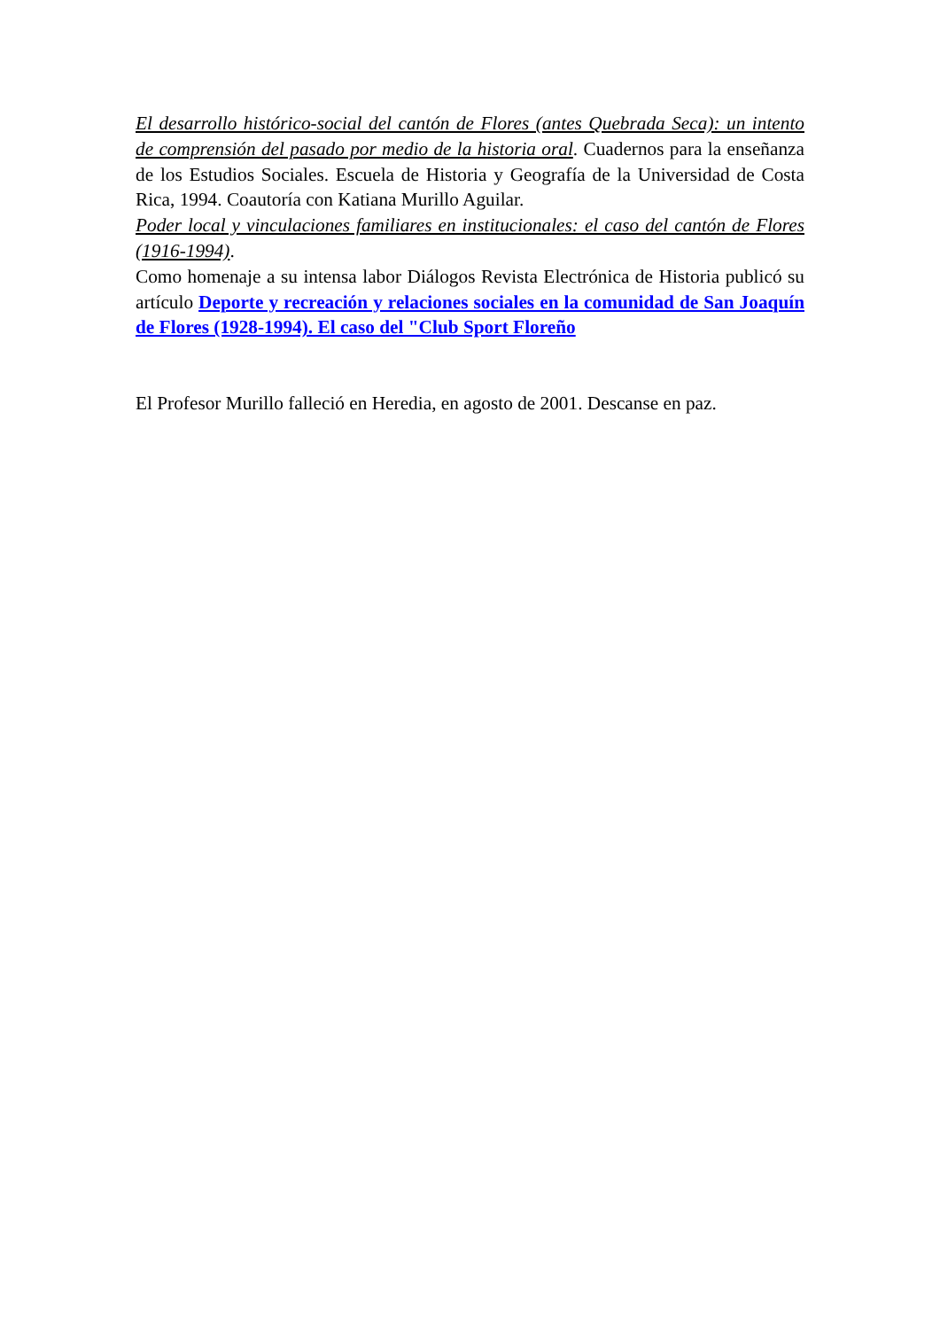El desarrollo histórico-social del cantón de Flores (antes Quebrada Seca): un intento de comprensión del pasado por medio de la historia oral. Cuadernos para la enseñanza de los Estudios Sociales. Escuela de Historia y Geografía de la Universidad de Costa Rica, 1994. Coautoría con Katiana Murillo Aguilar.
Poder local y vinculaciones familiares en institucionales: el caso del cantón de Flores (1916-1994).
Como homenaje a su intensa labor Diálogos Revista Electrónica de Historia publicó su artículo Deporte y recreación y relaciones sociales en la comunidad de San Joaquín de Flores (1928-1994). El caso del "Club Sport Floreño
El Profesor Murillo falleció en Heredia, en agosto de 2001. Descanse en paz.